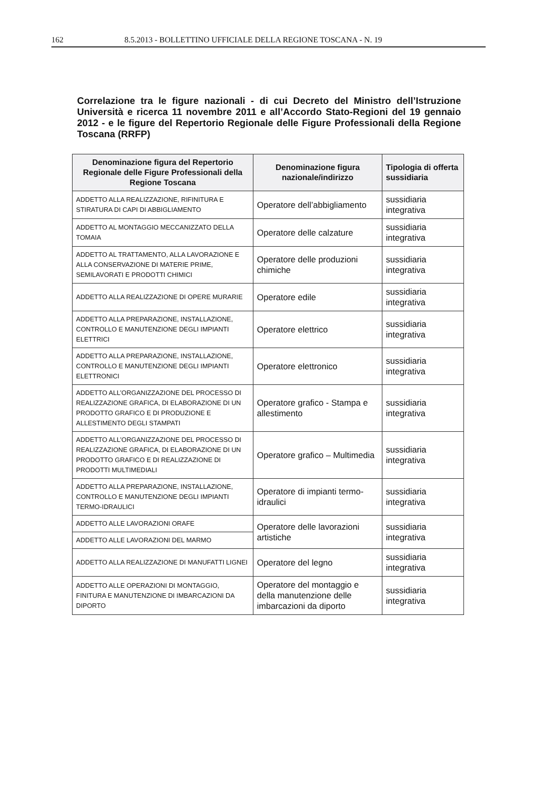162 8.5.2013 - BOLLETTINO UFFICIALE DELLA REGIONE TOSCANA - N. 19
Correlazione tra le figure nazionali - di cui Decreto del Ministro dell’Istruzione Università e ricerca 11 novembre 2011 e all’Accordo Stato-Regioni del 19 gennaio 2012 - e le figure del Repertorio Regionale delle Figure Professionali della Regione Toscana (RRFP)
| Denominazione figura del Repertorio Regionale delle Figure Professionali della Regione Toscana | Denominazione figura nazionale/indirizzo | Tipologia di offerta sussidiaria |
| --- | --- | --- |
| ADDETTO ALLA REALIZZAZIONE, RIFINITURA E STIRATURA DI CAPI DI ABBIGLIAMENTO | Operatore dell’abbigliamento | sussidiaria integrativa |
| ADDETTO AL MONTAGGIO MECCANIZZATO DELLA TOMAIA | Operatore delle calzature | sussidiaria integrativa |
| ADDETTO AL TRATTAMENTO, ALLA LAVORAZIONE E ALLA CONSERVAZIONE DI MATERIE PRIME, SEMILAVORATI E PRODOTTI CHIMICI | Operatore delle produzioni chimiche | sussidiaria integrativa |
| ADDETTO ALLA REALIZZAZIONE DI OPERE MURARIE | Operatore edile | sussidiaria integrativa |
| ADDETTO ALLA PREPARAZIONE, INSTALLAZIONE, CONTROLLO E MANUTENZIONE DEGLI IMPIANTI ELETTRICI | Operatore elettrico | sussidiaria integrativa |
| ADDETTO ALLA PREPARAZIONE, INSTALLAZIONE, CONTROLLO E MANUTENZIONE DEGLI IMPIANTI ELETTRONICI | Operatore elettronico | sussidiaria integrativa |
| ADDETTO ALL’ORGANIZZAZIONE DEL PROCESSO DI REALIZZAZIONE GRAFICA, DI ELABORAZIONE DI UN PRODOTTO GRAFICO E DI PRODUZIONE E ALLESTIMENTO DEGLI STAMPATI | Operatore grafico - Stampa e allestimento | sussidiaria integrativa |
| ADDETTO ALL’ORGANIZZAZIONE DEL PROCESSO DI REALIZZAZIONE GRAFICA, DI ELABORAZIONE DI UN PRODOTTO GRAFICO E DI REALIZZAZIONE DI PRODOTTI MULTIMEDIALI | Operatore grafico – Multimedia | sussidiaria integrativa |
| ADDETTO ALLA PREPARAZIONE, INSTALLAZIONE, CONTROLLO E MANUTENZIONE DEGLI IMPIANTI TERMO-IDRAULICI | Operatore di impianti termo-idraulici | sussidiaria integrativa |
| ADDETTO ALLE LAVORAZIONI ORAFE | Operatore delle lavorazioni artistiche | sussidiaria integrativa |
| ADDETTO ALLE LAVORAZIONI DEL MARMO | | |
| ADDETTO ALLA REALIZZAZIONE DI MANUFATTI LIGNEI | Operatore del legno | sussidiaria integrativa |
| ADDETTO ALLE OPERAZIONI DI MONTAGGIO, FINITURA E MANUTENZIONE DI IMBARCAZIONI DA DIPORTO | Operatore del montaggio e della manutenzione delle imbarcazioni da diporto | sussidiaria integrativa |